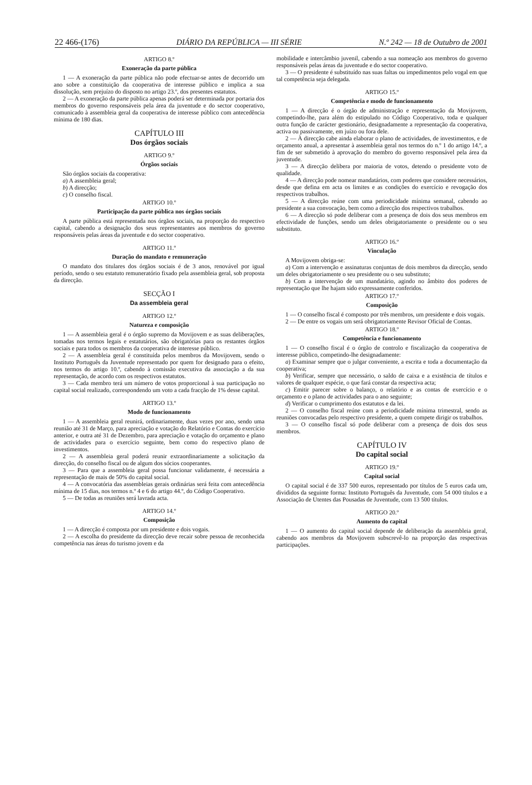22 466-(176) DIÁRIO DA REPÚBLICA — III SÉRIE N.º 242 — 18 de Outubro de 2001
ARTIGO 8.º
Exoneração da parte pública
1 — A exoneração da parte pública não pode efectuar-se antes de decorrido um ano sobre a constituição da cooperativa de interesse público e implica a sua dissolução, sem prejuízo do disposto no artigo 23.º, dos presentes estatutos.
2 — A exoneração da parte pública apenas poderá ser determinada por portaria dos membros do governo responsáveis pela área da juventude e do sector cooperativo, comunicado à assembleia geral da cooperativa de interesse público com antecedência mínima de 180 dias.
CAPÍTULO III
Dos órgãos sociais
ARTIGO 9.º
Órgãos sociais
São órgãos sociais da cooperativa:
a) A assembleia geral;
b) A direcção;
c) O conselho fiscal.
ARTIGO 10.º
Participação da parte pública nos órgãos sociais
A parte pública está representada nos órgãos sociais, na proporção do respectivo capital, cabendo a designação dos seus representantes aos membros do governo responsáveis pelas áreas da juventude e do sector cooperativo.
ARTIGO 11.º
Duração do mandato e remuneração
O mandato dos titulares dos órgãos sociais é de 3 anos, renovável por igual período, sendo o seu estatuto remuneratório fixado pela assembleia geral, sob proposta da direcção.
SECÇÃO I
Da assembleia geral
ARTIGO 12.º
Natureza e composição
1 — A assembleia geral é o órgão supremo da Movijovem e as suas deliberações, tomadas nos termos legais e estatutários, são obrigatórias para os restantes órgãos sociais e para todos os membros da cooperativa de interesse público.
2 — A assembleia geral é constituída pelos membros da Movijovem, sendo o Instituto Português da Juventude representado por quem for designado para o efeito, nos termos do artigo 10.º, cabendo à comissão executiva da associação a da sua representação, de acordo com os respectivos estatutos.
3 — Cada membro terá um número de votos proporcional à sua participação no capital social realizado, correspondendo um voto a cada fracção de 1% desse capital.
ARTIGO 13.º
Modo de funcionamento
1 — A assembleia geral reunirá, ordinariamente, duas vezes por ano, sendo uma reunião até 31 de Março, para apreciação e votação do Relatório e Contas do exercício anterior, e outra até 31 de Dezembro, para apreciação e votação do orçamento e plano de actividades para o exercício seguinte, bem como do respectivo plano de investimentos.
2 — A assembleia geral poderá reunir extraordinariamente a solicitação da direcção, do conselho fiscal ou de algum dos sócios cooperantes.
3 — Para que a assembleia geral possa funcionar validamente, é necessária a representação de mais de 50% do capital social.
4 — A convocatória das assembleias gerais ordinárias será feita com antecedência mínima de 15 dias, nos termos n.º 4 e 6 do artigo 44.º, do Código Cooperativo.
5 — De todas as reuniões será lavrada acta.
ARTIGO 14.º
Composição
1 — A direcção é composta por um presidente e dois vogais.
2 — A escolha do presidente da direcção deve recair sobre pessoa de reconhecida competência nas áreas do turismo jovem e da
mobilidade e intercâmbio juvenil, cabendo a sua nomeação aos membros do governo responsáveis pelas áreas da juventude e do sector cooperativo.
3 — O presidente é substituído nas suas faltas ou impedimentos pelo vogal em que tal competência seja delegada.
ARTIGO 15.º
Competência e modo de funcionamento
1 — A direcção é o órgão de administração e representação da Movijovem, competindo-lhe, para além do estipulado no Código Cooperativo, toda e qualquer outra função de carácter gestionário, designadamente a representação da cooperativa, activa ou passivamente, em juízo ou fora dele.
2 — À direcção cabe ainda elaborar o plano de actividades, de investimentos, e de orçamento anual, a apresentar à assembleia geral nos termos do n.º 1 do artigo 14.º, a fim de ser submetido à aprovação do membro do governo responsável pela área da juventude.
3 — A direcção delibera por maioria de votos, detendo o presidente voto de qualidade.
4 — A direcção pode nomear mandatários, com poderes que considere necessários, desde que defina em acta os limites e as condições do exercício e revogação dos respectivos trabalhos.
5 — A direcção reúne com uma periodicidade mínima semanal, cabendo ao presidente a sua convocação, bem como a direcção dos respectivos trabalhos.
6 — A direcção só pode deliberar com a presença de dois dos seus membros em efectividade de funções, sendo um deles obrigatoriamente o presidente ou o seu substituto.
ARTIGO 16.º
Vinculação
A Movijovem obriga-se:
a) Com a intervenção e assinaturas conjuntas de dois membros da direcção, sendo um deles obrigatoriamente o seu presidente ou o seu substituto;
b) Com a intervenção de um mandatário, agindo no âmbito dos poderes de representação que lhe hajam sido expressamente conferidos.
ARTIGO 17.º
Composição
1 — O conselho fiscal é composto por três membros, um presidente e dois vogais.
2 — De entre os vogais um será obrigatoriamente Revisor Oficial de Contas.
ARTIGO 18.º
Competência e funcionamento
1 — O conselho fiscal é o órgão de controlo e fiscalização da cooperativa de interesse público, competindo-lhe designadamente:
a) Examinar sempre que o julgar conveniente, a escrita e toda a documentação da cooperativa;
b) Verificar, sempre que necessário, o saldo de caixa e a existência de títulos e valores de qualquer espécie, o que fará constar da respectiva acta;
c) Emitir parecer sobre o balanço, o relatório e as contas de exercício e o orçamento e o plano de actividades para o ano seguinte;
d) Verificar o cumprimento dos estatutos e da lei.
2 — O conselho fiscal reúne com a periodicidade mínima trimestral, sendo as reuniões convocadas pelo respectivo presidente, a quem compete dirigir os trabalhos.
3 — O conselho fiscal só pode deliberar com a presença de dois dos seus membros.
CAPÍTULO IV
Do capital social
ARTIGO 19.º
Capital social
O capital social é de 337 500 euros, representado por títulos de 5 euros cada um, divididos da seguinte forma: Instituto Português da Juventude, com 54 000 títulos e a Associação de Utentes das Pousadas de Juventude, com 13 500 títulos.
ARTIGO 20.º
Aumento do capital
1 — O aumento do capital social depende de deliberação da assembleia geral, cabendo aos membros da Movijovem subscrevê-lo na proporção das respectivas participações.